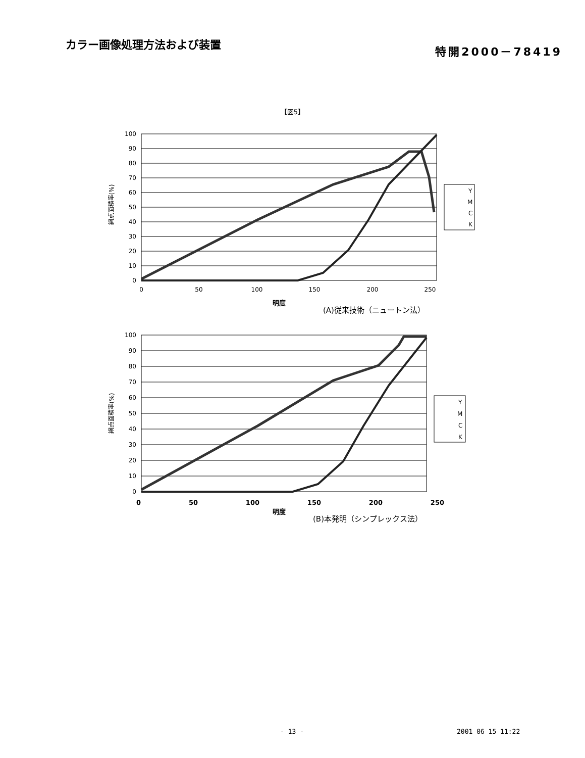カラー画像処理方法および装置
特開2000－78419
【図5】
100
90
80
70
60
50
40
30
20
10
0
0
50
100
150
200
250
網点面積率(%)
Y
M
C
K
明度
(A)従来技術（ニュートン法）
100
90
80
70
60
50
40
30
20
10
0
網点面積率(%)
Y
M
C
K
0 50 100 150 200 250
明度
(B)本発明（シンプレックス法）
- 13 - 2001 06 15 11:22